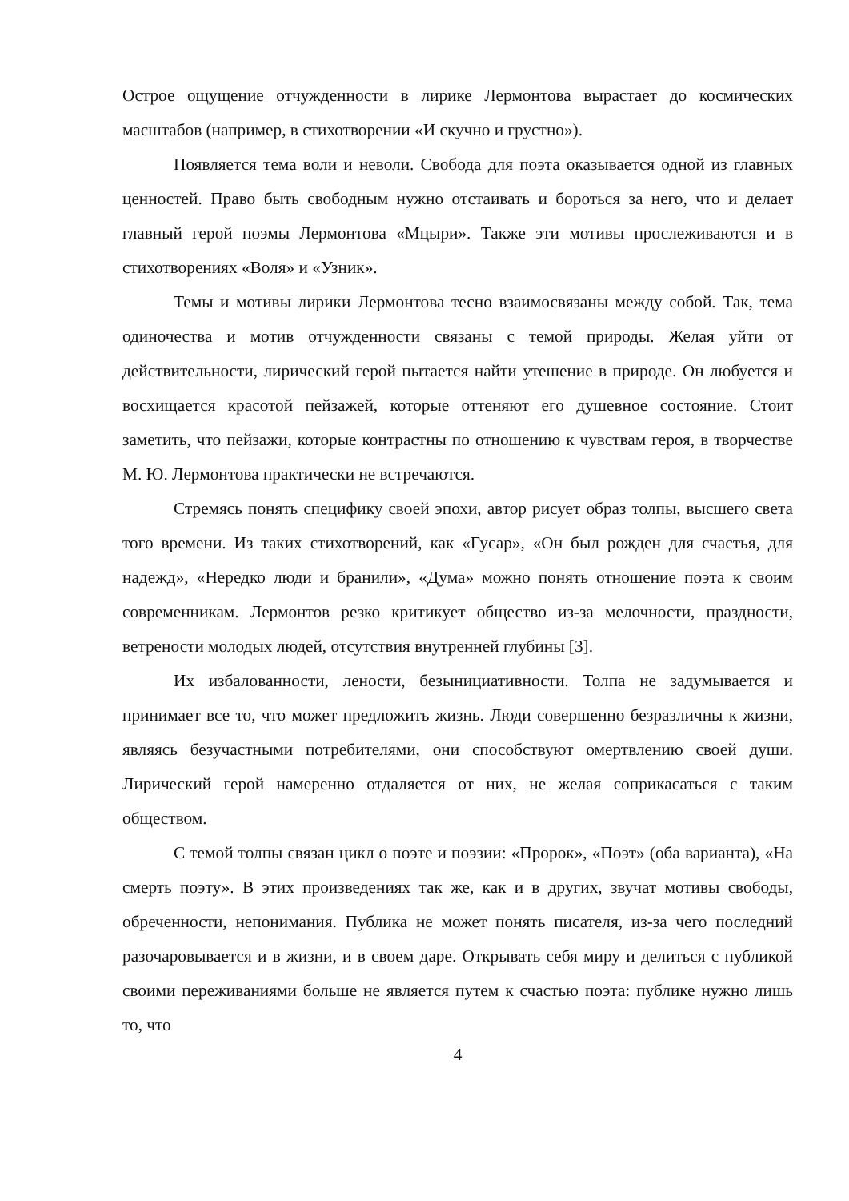Острое ощущение отчужденности в лирике Лермонтова вырастает до космических масштабов (например, в стихотворении «И скучно и грустно»).
Появляется тема воли и неволи. Свобода для поэта оказывается одной из главных ценностей. Право быть свободным нужно отстаивать и бороться за него, что и делает главный герой поэмы Лермонтова «Мцыри». Также эти мотивы прослеживаются и в стихотворениях «Воля» и «Узник».
Темы и мотивы лирики Лермонтова тесно взаимосвязаны между собой. Так, тема одиночества и мотив отчужденности связаны с темой природы. Желая уйти от действительности, лирический герой пытается найти утешение в природе. Он любуется и восхищается красотой пейзажей, которые оттеняют его душевное состояние. Стоит заметить, что пейзажи, которые контрастны по отношению к чувствам героя, в творчестве М. Ю. Лермонтова практически не встречаются.
Стремясь понять специфику своей эпохи, автор рисует образ толпы, высшего света того времени. Из таких стихотворений, как «Гусар», «Он был рожден для счастья, для надежд», «Нередко люди и бранили», «Дума» можно понять отношение поэта к своим современникам. Лермонтов резко критикует общество из-за мелочности, праздности, ветрености молодых людей, отсутствия внутренней глубины [3].
Их избалованности, лености, безынициативности. Толпа не задумывается и принимает все то, что может предложить жизнь. Люди совершенно безразличны к жизни, являясь безучастными потребителями, они способствуют омертвлению своей души. Лирический герой намеренно отдаляется от них, не желая соприкасаться с таким обществом.
С темой толпы связан цикл о поэте и поэзии: «Пророк», «Поэт» (оба варианта), «На смерть поэту». В этих произведениях так же, как и в других, звучат мотивы свободы, обреченности, непонимания. Публика не может понять писателя, из-за чего последний разочаровывается и в жизни, и в своем даре. Открывать себя миру и делиться с публикой своими переживаниями больше не является путем к счастью поэта: публике нужно лишь то, что
4